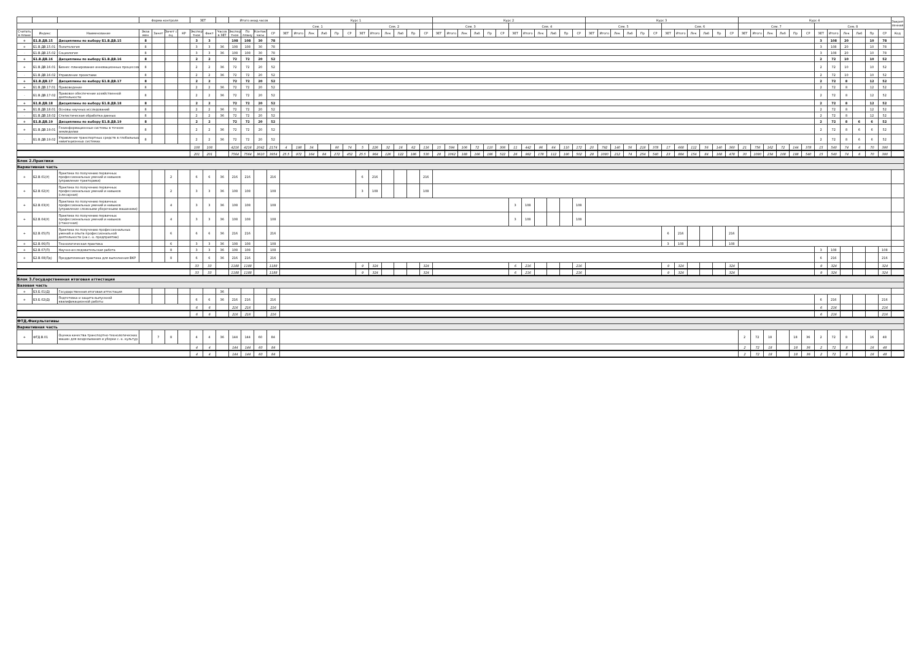| | | | Форма контроля | | | | ЗЕТ | | | Итого акад.часов | | | | Курс 1 | | | | | | | | | | | | Курс 2 | | | | | | | | | | | | Курс 3 | | | | | | | | | | | | Курс 4 | | | | | | | | | | | | Закреп ленная |
| --- | --- | --- | --- | --- | --- | --- | --- | --- | --- | --- | --- | --- | --- | --- | --- | --- | --- | --- | --- | --- | --- | --- | --- | --- | --- | --- | --- | --- | --- | --- | --- | --- | --- | --- | --- | --- | --- | --- | --- | --- | --- | --- | --- | --- | --- | --- | --- | --- | --- | --- | --- | --- | --- | --- | --- | --- | --- | --- | --- | --- | --- | --- |
| | | | | | | | | | | | | | | Сем. 1 | | | | | | Сем. 2 | | | | | | Сем. 3 | | | | | | Сем. 4 | | | | | | Сем. 5 | | | | | | Сем. 6 | | | | | | Сем. 7 | | | | | | Сем. 8 | | | | | | |
| Считать в плане | Индекс | Наименование | Экза мен | Зачет | Зачет с оц. | КР | Экспер тное | Факт | Часов в ЗЕТ | Экспер тное | По плану | Контакт часы | СР | ЗЕТ | Итого | Лек | Лаб | Пр | СР | ЗЕТ | Итого | Лек | Лаб | Пр | СР | ЗЕТ | Итого | Лек | Лаб | Пр | СР | ЗЕТ | Итого | Лек | Лаб | Пр | СР | ЗЕТ | Итого | Лек | Лаб | Пр | СР | ЗЕТ | Итого | Лек | Лаб | Пр | СР | ЗЕТ | Итого | Лек | Лаб | Пр | СР | ЗЕТ | Итого | Лек | Лаб | Пр | СР | Код |
| + | Б1.В.ДВ.15 | Дисциплины по выбору Б1.В.ДВ.15 | 8 | | | | 3 | 3 | | 108 | 108 | 30 | 78 | | | | | | | | | | | | | | | | | | | | | | | | | | | | | | | | | | | | | | | | | | | 3 | 108 | 20 | | 10 | 78 | |
| + | Б1.В.ДВ.15.01 | Политология | 8 | | | | 3 | 3 | 36 | 108 | 108 | 30 | 78 | | | | | | | | | | | | | | | | | | | | | | | | | | | | | | | | | | | | | | | | | | | 3 | 108 | 20 | | 10 | 78 | |
| - | Б1.В.ДВ.15.02 | Социология | 8 | | | | 3 | 3 | 36 | 108 | 108 | 30 | 78 | | | | | | | | | | | | | | | | | | | | | | | | | | | | | | | | | | | | | | | | | | | 3 | 108 | 20 | | 10 | 78 | |
| + | Б1.В.ДВ.16 | Дисциплины по выбору Б1.В.ДВ.16 | 8 | | | | 2 | 2 | | 72 | 72 | 20 | 52 | | | | | | | | | | | | | | | | | | | | | | | | | | | | | | | | | | | | | | | | | | | 2 | 72 | 10 | | 10 | 52 | |
| + | Б1.В.ДВ.16.01 | Бизнес-планирование инновационных процессов | 8 | | | | 2 | 2 | 36 | 72 | 72 | 20 | 52 | | | | | | | | | | | | | | | | | | | | | | | | | | | | | | | | | | | | | | | | | | | 2 | 72 | 10 | | 10 | 52 | |
| - | Б1.В.ДВ.16.02 | Управление проектами | 8 | | | | 2 | 2 | 36 | 72 | 72 | 20 | 52 | | | | | | | | | | | | | | | | | | | | | | | | | | | | | | | | | | | | | | | | | | | 2 | 72 | 10 | | 10 | 52 | |
| + | Б1.В.ДВ.17 | Дисциплины по выбору Б1.В.ДВ.17 | 8 | | | | 2 | 2 | | 72 | 72 | 20 | 52 | | | | | | | | | | | | | | | | | | | | | | | | | | | | | | | | | | | | | | | | | | | 2 | 72 | 8 | | 12 | 52 | |
| + | Б1.В.ДВ.17.01 | Правоведение | 8 | | | | 2 | 2 | 36 | 72 | 72 | 20 | 52 | | | | | | | | | | | | | | | | | | | | | | | | | | | | | | | | | | | | | | | | | | | 2 | 72 | 8 | | 12 | 52 | |
| - | Б1.В.ДВ.17.02 | Правовое обеспечение хозяйственной деятельности | 8 | | | | 2 | 2 | 36 | 72 | 72 | 20 | 52 | | | | | | | | | | | | | | | | | | | | | | | | | | | | | | | | | | | | | | | | | | | 2 | 72 | 8 | | 12 | 52 | |
| + | Б1.В.ДВ.18 | Дисциплины по выбору Б1.В.ДВ.18 | 8 | | | | 2 | 2 | | 72 | 72 | 20 | 52 | | | | | | | | | | | | | | | | | | | | | | | | | | | | | | | | | | | | | | | | | | | 2 | 72 | 8 | | 12 | 52 | |
| + | Б1.В.ДВ.18.01 | Основы научных исследований | 8 | | | | 2 | 2 | 36 | 72 | 72 | 20 | 52 | | | | | | | | | | | | | | | | | | | | | | | | | | | | | | | | | | | | | | | | | | | 2 | 72 | 8 | | 12 | 52 | |
| - | Б1.В.ДВ.18.02 | Статистическая обработка данных | 8 | | | | 2 | 2 | 36 | 72 | 72 | 20 | 52 | | | | | | | | | | | | | | | | | | | | | | | | | | | | | | | | | | | | | | | | | | | 2 | 72 | 8 | | 12 | 52 | |
| + | Б1.В.ДВ.19 | Дисциплины по выбору Б1.В.ДВ.19 | 8 | | | | 2 | 2 | | 72 | 72 | 20 | 52 | | | | | | | | | | | | | | | | | | | | | | | | | | | | | | | | | | | | | | | | | | | 2 | 72 | 8 | 6 | 6 | 52 | |
| + | Б1.В.ДВ.19.01 | Геоинформационные системы в точном земледелии | 8 | | | | 2 | 2 | 36 | 72 | 72 | 20 | 52 | | | | | | | | | | | | | | | | | | | | | | | | | | | | | | | | | | | | | | | | | | | 2 | 72 | 8 | 6 | 6 | 52 | |
| - | Б1.В.ДВ.19.02 | Управление транспортных средств в глобальных навигационных системах | 8 | | | | 2 | 2 | 36 | 72 | 72 | 20 | 52 | | | | | | | | | | | | | | | | | | | | | | | | | | | | | | | | | | | | | | | | | | | 2 | 72 | 8 | 6 | 6 | 52 | |
| | | | | | | | 108 | 108 | | 4216 | 4216 | 2042 | 2174 | 4 | 198 | 34 | | 90 | 74 | 5 | 226 | 32 | 16 | 62 | 116 | 15 | 594 | 106 | 72 | 110 | 306 | 11 | 442 | 96 | 64 | 110 | 172 | 20 | 792 | 140 | 56 | 218 | 378 | 17 | 668 | 112 | 56 | 140 | 360 | 21 | 756 | 162 | 72 | 144 | 378 | 15 | 540 | 74 | 6 | 70 | 390 | |
| | | | | | | | 201 | 201 | | 7564 | 7564 | 3610 | 3954 | 25.5 | 972 | 164 | 84 | 272 | 452 | 25.5 | 964 | 126 | 122 | 186 | 530 | 28 | 1062 | 188 | 166 | 186 | 522 | 26 | 982 | 178 | 112 | 190 | 502 | 28 | 1080 | 212 | 74 | 254 | 540 | 23 | 884 | 154 | 84 | 168 | 478 | 30 | 1080 | 234 | 108 | 198 | 540 | 15 | 540 | 74 | 6 | 70 | 390 | |
| Блок 2.Практики | | | | | | | | | | | | | | | | | | | | | | | | | | | | | | | | | | | | | | | | | | | | | | | | | | | | | | | | | | | | | | |
| Вариативная часть | | | | | | | | | | | | | | | | | | | | | | | | | | | | | | | | | | | | | | | | | | | | | | | | | | | | | | | | | | | | | | |
| + | Б2.В.01(У) | Практика по получению первичных профессиональных умений и навыков (управление тракторами) | | | 2 | | 6 | 6 | 36 | 216 | 216 | | 216 | | | | | | | 6 | 216 | | | | 216 | | | | | | | | | | | | | | | | | | | | | | | | | | | | | | | | | | | | | |
| + | Б2.В.02(У) | Практика по получению первичных профессиональных умений и навыков (слесарная) | | | 2 | | 3 | 3 | 36 | 108 | 108 | | 108 | | | | | | | 3 | 108 | | | | 108 | | | | | | | | | | | | | | | | | | | | | | | | | | | | | | | | | | | | | |
| + | Б2.В.03(У) | Практика по получению первичных профессиональных умений и навыков (управление сложными уборочными машинами) | | | 4 | | 3 | 3 | 36 | 108 | 108 | | 108 | | | | | | | | | | | | | | | | | | | 3 | 108 | | | | 108 | | | | | | | | | | | | | | | | | | | | | | | | | |
| + | Б2.В.04(У) | Практика по получению первичных профессиональных умений и навыков (станочная) | | | 4 | | 3 | 3 | 36 | 108 | 108 | | 108 | | | | | | | | | | | | | | | | | | | 3 | 108 | | | | 108 | | | | | | | | | | | | | | | | | | | | | | | | | |
| + | Б2.В.05(П) | Практика по получению профессиональных умений и опыта профессиональной деятельности (на с.-х. предприятии) | | | 6 | | 6 | 6 | 36 | 216 | 216 | | 216 | | | | | | | | | | | | | | | | | | | | | | | | | | | | | | | 6 | 216 | | | | 216 | | | | | | | | | | | | | |
| + | Б2.В.06(П) | Технологическая практика | | | 6 | | 3 | 3 | 36 | 108 | 108 | | 108 | | | | | | | | | | | | | | | | | | | | | | | | | | | | | | | 3 | 108 | | | | 108 | | | | | | | | | | | | | |
| + | Б2.В.07(П) | Научно-исследовательская работа | | | 8 | | 3 | 3 | 36 | 108 | 108 | | 108 | | | | | | | | | | | | | | | | | | | | | | | | | | | | | | | | | | | | | | | | | | | 3 | 108 | | | | 108 | |
| + | Б2.В.08(Пд) | Преддипломная практика для выполнения ВКР | | | 8 | | 6 | 6 | 36 | 216 | 216 | | 216 | | | | | | | | | | | | | | | | | | | | | | | | | | | | | | | | | | | | | | | | | | | 6 | 216 | | | | 216 | |
| | | | | | | | 33 | 33 | | 1188 | 1188 | | 1188 | | | | | | | 9 | 324 | | | | 324 | | | | | | | 6 | 216 | | | | 216 | | | | | | | 9 | 324 | | | | 324 | | | | | | | 9 | 324 | | | | 324 | |
| | | | | | | | 33 | 33 | | 1188 | 1188 | | 1188 | | | | | | | 9 | 324 | | | | 324 | | | | | | | 6 | 216 | | | | 216 | | | | | | | 9 | 324 | | | | 324 | | | | | | | 9 | 324 | | | | 324 | |
| Блок 3.Государственная итоговая аттестация | | | | | | | | | | | | | | | | | | | | | | | | | | | | | | | | | | | | | | | | | | | | | | | | | | | | | | | | | | | | | | |
| Базовая часть | | | | | | | | | | | | | | | | | | | | | | | | | | | | | | | | | | | | | | | | | | | | | | | | | | | | | | | | | | | | | | |
| + | Б3.Б.01(Д) | Государственная итоговая аттестация | | | | | | | 36 | | | | | | | | | | | | | | | | | | | | | | | | | | | | | | | | | | | | | | | | | | | | | | | | | | | | | |
| + | Б3.Б.02(Д) | Подготовка и защита выпускной квалификационной работы | | | | | 6 | 6 | 36 | 216 | 216 | | 216 | | | | | | | | | | | | | | | | | | | | | | | | | | | | | | | | | | | | | | | | | | | 6 | 216 | | | | 216 | |
| | | | | | | | 6 | 6 | | 216 | 216 | | 216 | | | | | | | | | | | | | | | | | | | | | | | | | | | | | | | | | | | | | | | | | | | 6 | 216 | | | | 216 | |
| | | | | | | | 6 | 6 | | 216 | 216 | | 216 | | | | | | | | | | | | | | | | | | | | | | | | | | | | | | | | | | | | | | | | | | | 6 | 216 | | | | 216 | |
| ФТД.Факультативы | | | | | | | | | | | | | | | | | | | | | | | | | | | | | | | | | | | | | | | | | | | | | | | | | | | | | | | | | | | | | | |
| Вариативная часть | | | | | | | | | | | | | | | | | | | | | | | | | | | | | | | | | | | | | | | | | | | | | | | | | | | | | | | | | | | | | | |
| + | ФТД.В.01 | Оценка качества транспортно-технологических машин для возделывания и уборки с.-х. культур | | 7 | 8 | | 4 | 4 | 36 | 144 | 144 | 60 | 84 | | | | | | | | | | | | | | | | | | | | | | | | | | | | | | | | | | | | | 2 | 72 | 18 | | 18 | 36 | 2 | 72 | 8 | | 16 | 48 | |
| | | | | | | | 4 | 4 | | 144 | 144 | 60 | 84 | | | | | | | | | | | | | | | | | | | | | | | | | | | | | | | | | | | | | 2 | 72 | 18 | | 18 | 36 | 2 | 72 | 8 | | 16 | 48 | |
| | | | | | | | 4 | 4 | | 144 | 144 | 60 | 84 | | | | | | | | | | | | | | | | | | | | | | | | | | | | | | | | | | | | | 2 | 72 | 18 | | 18 | 36 | 2 | 72 | 8 | | 16 | 48 | |